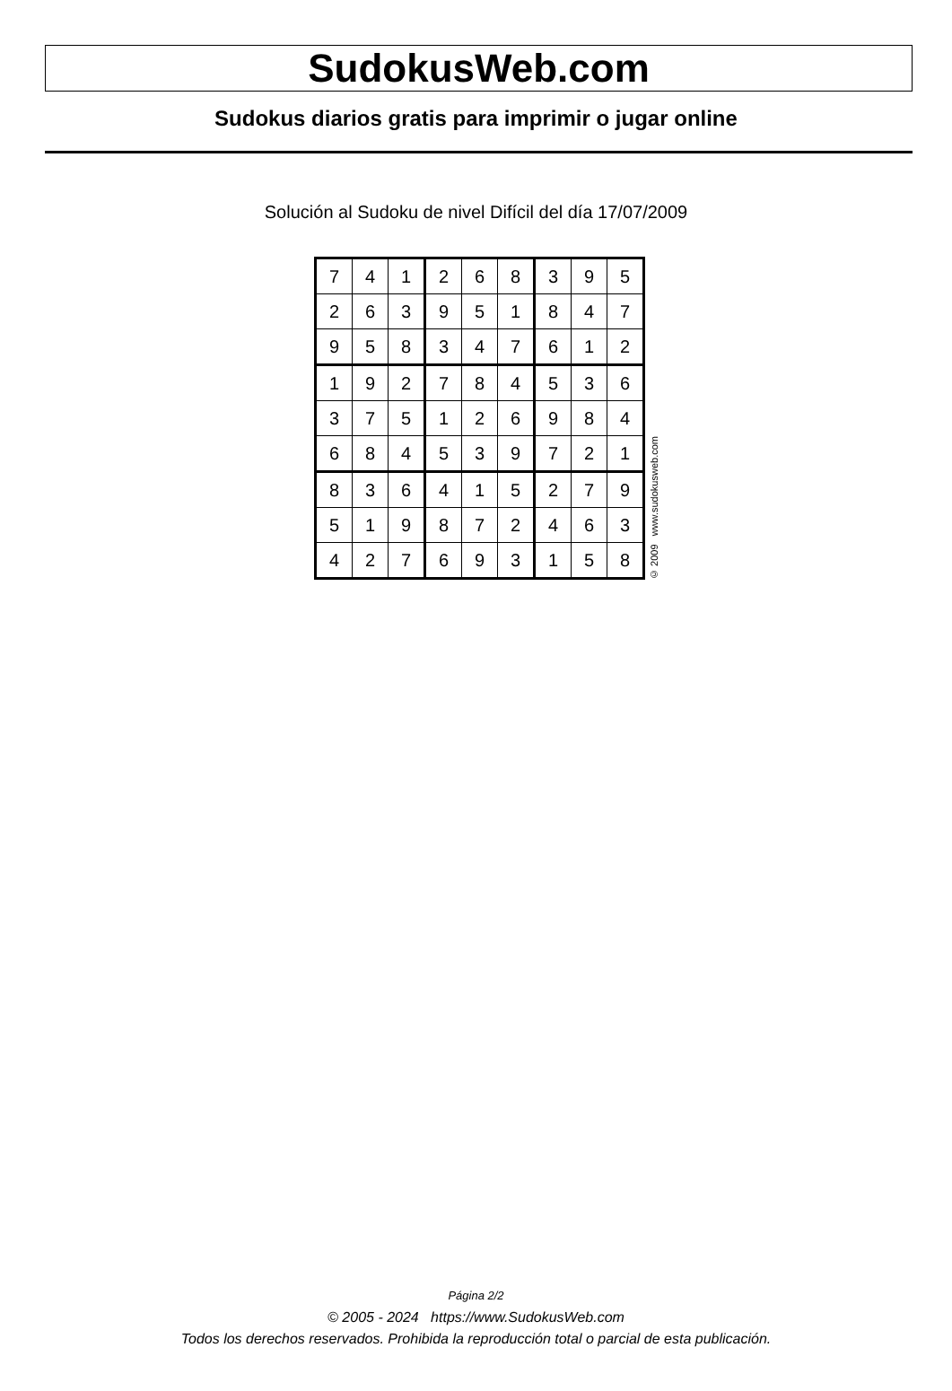SudokusWeb.com
Sudokus diarios gratis para imprimir o jugar online
Solución al Sudoku de nivel Difícil del día 17/07/2009
| 7 | 4 | 1 | 2 | 6 | 8 | 3 | 9 | 5 |
| 2 | 6 | 3 | 9 | 5 | 1 | 8 | 4 | 7 |
| 9 | 5 | 8 | 3 | 4 | 7 | 6 | 1 | 2 |
| 1 | 9 | 2 | 7 | 8 | 4 | 5 | 3 | 6 |
| 3 | 7 | 5 | 1 | 2 | 6 | 9 | 8 | 4 |
| 6 | 8 | 4 | 5 | 3 | 9 | 7 | 2 | 1 |
| 8 | 3 | 6 | 4 | 1 | 5 | 2 | 7 | 9 |
| 5 | 1 | 9 | 8 | 7 | 2 | 4 | 6 | 3 |
| 4 | 2 | 7 | 6 | 9 | 3 | 1 | 5 | 8 |
© 2009 www.sudokusweb.com
Página 2/2
© 2005 - 2024 https://www.SudokusWeb.com
Todos los derechos reservados. Prohibida la reproducción total o parcial de esta publicación.